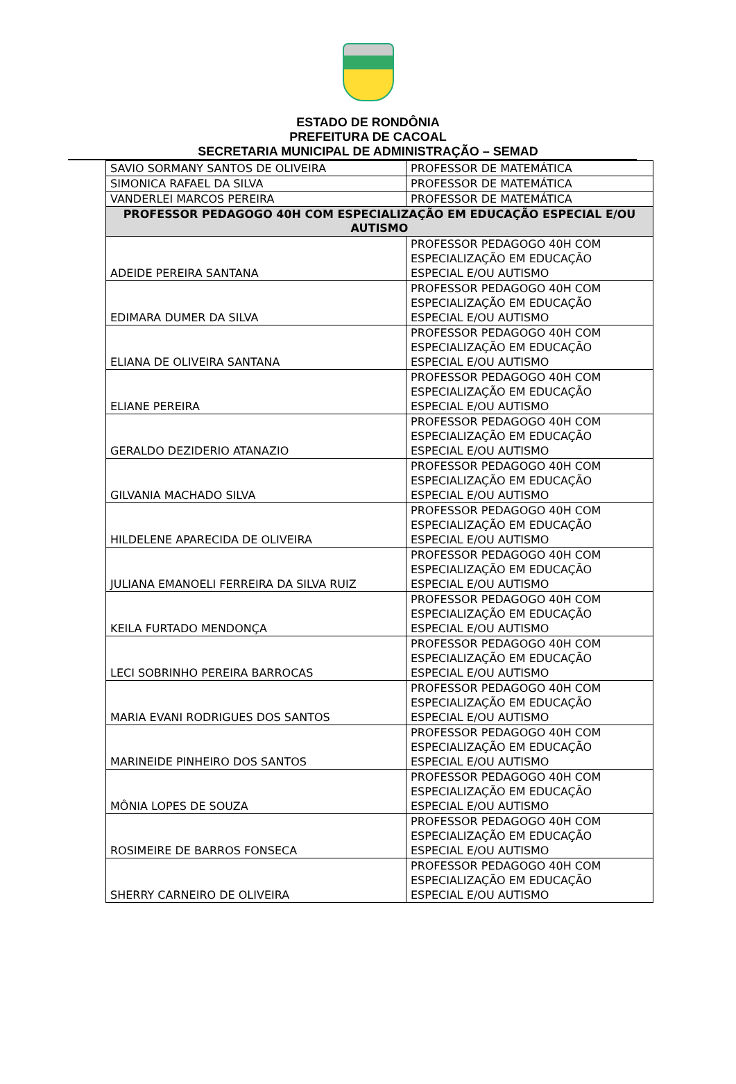ESTADO DE RONDÔNIA
PREFEITURA DE CACOAL
SECRETARIA MUNICIPAL DE ADMINISTRAÇÃO – SEMAD
| SAVIO SORMANY SANTOS DE OLIVEIRA | PROFESSOR DE MATEMÁTICA |
| SIMONICA RAFAEL DA SILVA | PROFESSOR DE MATEMÁTICA |
| VANDERLEI MARCOS PEREIRA | PROFESSOR DE MATEMÁTICA |
| PROFESSOR PEDAGOGO 40H COM ESPECIALIZAÇÃO EM EDUCAÇÃO ESPECIAL E/OU AUTISMO | |
| ADEIDE PEREIRA SANTANA | PROFESSOR PEDAGOGO 40H COM ESPECIALIZAÇÃO EM EDUCAÇÃO ESPECIAL E/OU AUTISMO |
| EDIMARA DUMER DA SILVA | PROFESSOR PEDAGOGO 40H COM ESPECIALIZAÇÃO EM EDUCAÇÃO ESPECIAL E/OU AUTISMO |
| ELIANA DE OLIVEIRA SANTANA | PROFESSOR PEDAGOGO 40H COM ESPECIALIZAÇÃO EM EDUCAÇÃO ESPECIAL E/OU AUTISMO |
| ELIANE PEREIRA | PROFESSOR PEDAGOGO 40H COM ESPECIALIZAÇÃO EM EDUCAÇÃO ESPECIAL E/OU AUTISMO |
| GERALDO DEZIDERIO ATANAZIO | PROFESSOR PEDAGOGO 40H COM ESPECIALIZAÇÃO EM EDUCAÇÃO ESPECIAL E/OU AUTISMO |
| GILVANIA MACHADO SILVA | PROFESSOR PEDAGOGO 40H COM ESPECIALIZAÇÃO EM EDUCAÇÃO ESPECIAL E/OU AUTISMO |
| HILDELENE APARECIDA DE OLIVEIRA | PROFESSOR PEDAGOGO 40H COM ESPECIALIZAÇÃO EM EDUCAÇÃO ESPECIAL E/OU AUTISMO |
| JULIANA EMANOELI FERREIRA DA SILVA RUIZ | PROFESSOR PEDAGOGO 40H COM ESPECIALIZAÇÃO EM EDUCAÇÃO ESPECIAL E/OU AUTISMO |
| KEILA FURTADO MENDONÇA | PROFESSOR PEDAGOGO 40H COM ESPECIALIZAÇÃO EM EDUCAÇÃO ESPECIAL E/OU AUTISMO |
| LECI SOBRINHO PEREIRA BARROCAS | PROFESSOR PEDAGOGO 40H COM ESPECIALIZAÇÃO EM EDUCAÇÃO ESPECIAL E/OU AUTISMO |
| MARIA EVANI RODRIGUES DOS SANTOS | PROFESSOR PEDAGOGO 40H COM ESPECIALIZAÇÃO EM EDUCAÇÃO ESPECIAL E/OU AUTISMO |
| MARINEIDE PINHEIRO DOS SANTOS | PROFESSOR PEDAGOGO 40H COM ESPECIALIZAÇÃO EM EDUCAÇÃO ESPECIAL E/OU AUTISMO |
| MÔNIA LOPES DE SOUZA | PROFESSOR PEDAGOGO 40H COM ESPECIALIZAÇÃO EM EDUCAÇÃO ESPECIAL E/OU AUTISMO |
| ROSIMEIRE DE BARROS FONSECA | PROFESSOR PEDAGOGO 40H COM ESPECIALIZAÇÃO EM EDUCAÇÃO ESPECIAL E/OU AUTISMO |
| SHERRY CARNEIRO DE OLIVEIRA | PROFESSOR PEDAGOGO 40H COM ESPECIALIZAÇÃO EM EDUCAÇÃO ESPECIAL E/OU AUTISMO |